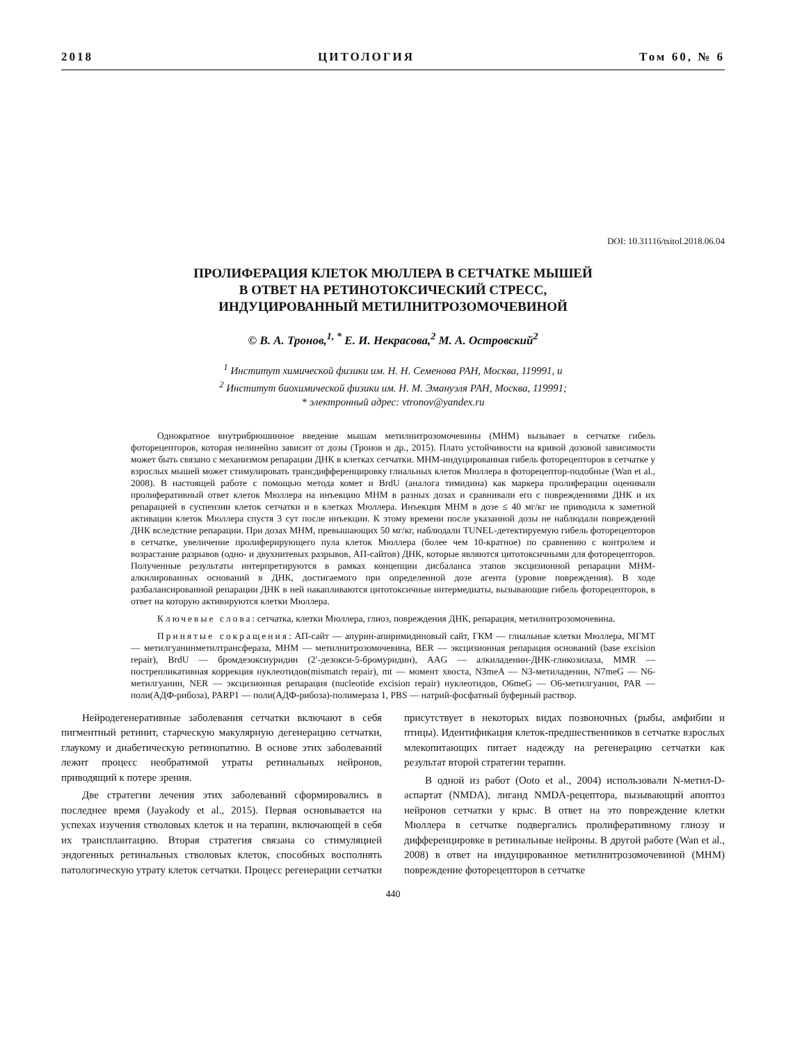2018 ЦИТОЛОГИЯ Том 60, № 6
DOI: 10.31116/tsitol.2018.06.04
ПРОЛИФЕРАЦИЯ КЛЕТОК МЮЛЛЕРА В СЕТЧАТКЕ МЫШЕЙ
В ОТВЕТ НА РЕТИНОТОКСИЧЕСКИЙ СТРЕСС,
ИНДУЦИРОВАННЫЙ МЕТИЛНИТРОЗОМОЧЕВИНОЙ
© В. А. Тронов,<sup>1, *</sup> Е. И. Некрасова,<sup>2</sup> М. А. Островский<sup>2</sup>
<sup>1</sup> Институт химической физики им. Н. Н. Семенова РАН, Москва, 119991, и
<sup>2</sup> Институт биохимической физики им. Н. М. Эмануэля РАН, Москва, 119991;
* электронный адрес: vtronov@yandex.ru
Однократное внутрибрюшинное введение мышам метилнитрозомочевины (МНМ) вызывает в сетчатке гибель фоторецепторов, которая нелинейно зависит от дозы (Тронов и др., 2015). Плато устойчивости на кривой дозовой зависимости может быть связано с механизмом репарации ДНК в клетках сетчатки. МНМ-индуцированная гибель фоторецепторов в сетчатке у взрослых мышей может стимулировать трансдифференцировку глиальных клеток Мюллера в фоторецептор-подобные (Wan et al., 2008). В настоящей работе с помощью метода комет и BrdU (аналога тимидина) как маркера пролиферации оценивали пролиферативный ответ клеток Мюллера на инъекцию МНМ в разных дозах и сравнивали его с повреждениями ДНК и их репарацией в суспензии клеток сетчатки и в клетках Мюллера. Инъекция МНМ в дозе ≤ 40 мг/кг не приводила к заметной активации клеток Мюллера спустя 3 сут после инъекции. К этому времени после указанной дозы не наблюдали повреждений ДНК вследствие репарации. При дозах МНМ, превышающих 50 мг/кг, наблюдали TUNEL-детектируемую гибель фоторецепторов в сетчатке, увеличение пролиферирующего пула клеток Мюллера (более чем 10-кратное) по сравнению с контролем и возрастание разрывов (одно- и двухнитевых разрывов, АП-сайтов) ДНК, которые являются цитотоксичными для фоторецепторов. Полученные результаты интерпретируются в рамках концепции дисбаланса этапов эксцизионной репарации МНМ-алкилированных оснований в ДНК, достигаемого при определенной дозе агента (уровне повреждения). В ходе разбалансированной репарации ДНК в ней накапливаются цитотоксичные интермедиаты, вызывающие гибель фоторецепторов, в ответ на которую активируются клетки Мюллера.
Ключевые слова: сетчатка, клетки Мюллера, глиоз, повреждения ДНК, репарация, метилнитрозомочевина.
Принятые сокращения: АП-сайт — апурин-апиримидиновый сайт, ГКМ — глиальные клетки Мюллера, МГМТ — метилгуанинметилтрансфераза, МНМ — метилнитрозомочевина, BER — эксцизионная репарация оснований (base excision repair), BrdU — бромдезоксиуридин (2′-дезокси-5-бромуридин), AAG — алкиладенин-ДНК-гликозилаза, MMR — пострепликативная коррекция нуклеотидов(mismatch repair), mt — момент хвоста, N3meA — N3-метиладенин, N7meG — N6-метилгуанин, NER — эксцизионная репарация (nucleotide excision repair) нуклеотидов, O6meG — O6-метилгуанин, PAR — поли(АДФ-рибоза), PARP1 — поли(АДФ-рибоза)-полимераза 1, PBS — натрий-фосфатный буферный раствор.
Нейродегенеративные заболевания сетчатки включают в себя пигментный ретинит, старческую макулярную дегенерацию сетчатки, глаукому и диабетическую ретинопатию. В основе этих заболеваний лежит процесс необратимой утраты ретинальных нейронов, приводящий к потере зрения.
Две стратегии лечения этих заболеваний сформировались в последнее время (Jayakody et al., 2015). Первая основывается на успехах изучения стволовых клеток и на терапии, включающей в себя их трансплантацию. Вторая стратегия связана со стимуляцией эндогенных ретинальных стволовых клеток, способных восполнять патологическую утрату клеток сетчатки. Процесс регенерации сетчатки присутствует в некоторых видах позвоночных (рыбы, амфибии и птицы). Идентификация клеток-предшественников в сетчатке взрослых млекопитающих питает надежду на регенерацию сетчатки как результат второй стратегии терапии.
В одной из работ (Ooto et al., 2004) использовали N-метил-D-аспартат (NMDA), лиганд NMDA-рецептора, вызывающий апоптоз нейронов сетчатки у крыс. В ответ на это повреждение клетки Мюллера в сетчатке подвергались пролиферативному глиозу и дифференцировке в ретинальные нейроны. В другой работе (Wan et al., 2008) в ответ на индуцированное метилнитрозомочевиной (МНМ) повреждение фоторецепторов в сетчатке
440